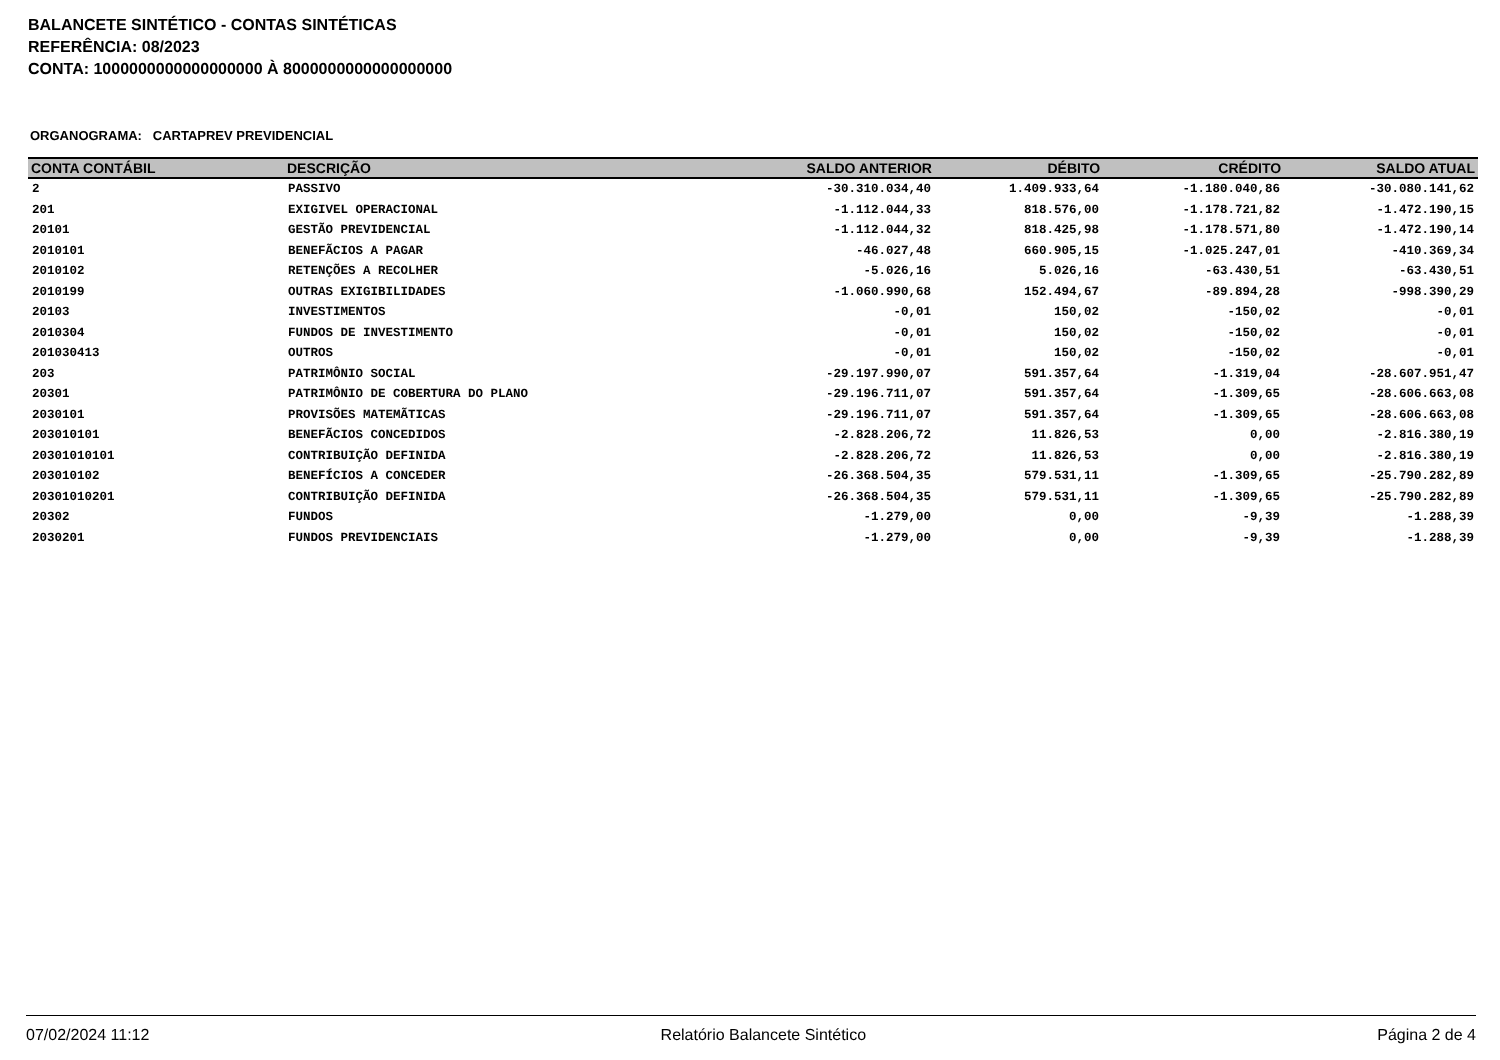BALANCETE SINTÉTICO - CONTAS SINTÉTICAS
REFERÊNCIA: 08/2023
CONTA: 1000000000000000000 À 8000000000000000000
ORGANOGRAMA: CARTAPREV PREVIDENCIAL
| CONTA CONTÁBIL | DESCRIÇÃO | SALDO ANTERIOR | DÉBITO | CRÉDITO | SALDO ATUAL |
| --- | --- | --- | --- | --- | --- |
| 2 | PASSIVO | -30.310.034,40 | 1.409.933,64 | -1.180.040,86 | -30.080.141,62 |
| 201 | EXIGIVEL OPERACIONAL | -1.112.044,33 | 818.576,00 | -1.178.721,82 | -1.472.190,15 |
| 20101 | GESTÃO PREVIDENCIAL | -1.112.044,32 | 818.425,98 | -1.178.571,80 | -1.472.190,14 |
| 2010101 | BENEFÃCIOS A PAGAR | -46.027,48 | 660.905,15 | -1.025.247,01 | -410.369,34 |
| 2010102 | RETENÇÕES A RECOLHER | -5.026,16 | 5.026,16 | -63.430,51 | -63.430,51 |
| 2010199 | OUTRAS EXIGIBILIDADES | -1.060.990,68 | 152.494,67 | -89.894,28 | -998.390,29 |
| 20103 | INVESTIMENTOS | -0,01 | 150,02 | -150,02 | -0,01 |
| 2010304 | FUNDOS DE INVESTIMENTO | -0,01 | 150,02 | -150,02 | -0,01 |
| 201030413 | OUTROS | -0,01 | 150,02 | -150,02 | -0,01 |
| 203 | PATRIMÔNIO SOCIAL | -29.197.990,07 | 591.357,64 | -1.319,04 | -28.607.951,47 |
| 20301 | PATRIMÔNIO DE COBERTURA DO PLANO | -29.196.711,07 | 591.357,64 | -1.309,65 | -28.606.663,08 |
| 2030101 | PROVISÕES MATEMÃTICAS | -29.196.711,07 | 591.357,64 | -1.309,65 | -28.606.663,08 |
| 203010101 | BENEFÃCIOS CONCEDIDOS | -2.828.206,72 | 11.826,53 | 0,00 | -2.816.380,19 |
| 20301010101 | CONTRIBUIÇÃO DEFINIDA | -2.828.206,72 | 11.826,53 | 0,00 | -2.816.380,19 |
| 203010102 | BENEFÍCIOS A CONCEDER | -26.368.504,35 | 579.531,11 | -1.309,65 | -25.790.282,89 |
| 20301010201 | CONTRIBUIÇÃO DEFINIDA | -26.368.504,35 | 579.531,11 | -1.309,65 | -25.790.282,89 |
| 20302 | FUNDOS | -1.279,00 | 0,00 | -9,39 | -1.288,39 |
| 2030201 | FUNDOS PREVIDENCIAIS | -1.279,00 | 0,00 | -9,39 | -1.288,39 |
07/02/2024 11:12 Relatório Balancete Sintético Página 2 de 4